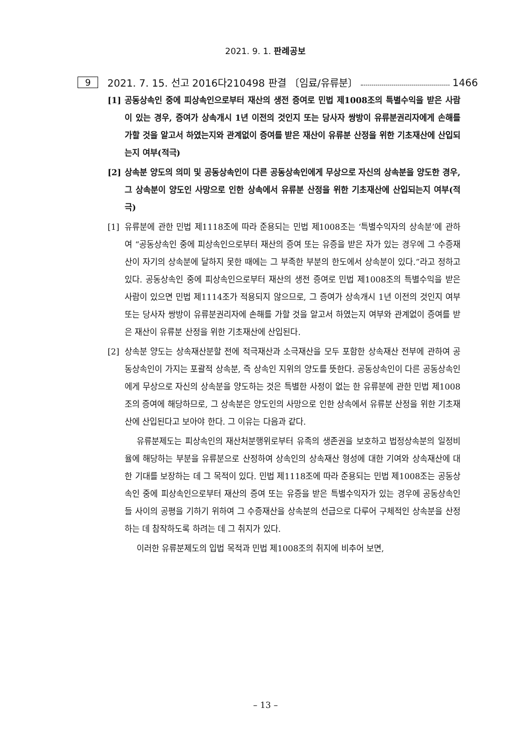2021. 9. 1. 판례공보
9 2021. 7. 15. 선고 2016다210498 판결 〔임료/유류분〕 1466
[1] 공동상속인 중에 피상속인으로부터 재산의 생전 증여로 민법 제1008조의 특별수익을 받은 사람이 있는 경우, 증여가 상속개시 1년 이전의 것인지 또는 당사자 쌍방이 유류분권리자에게 손해를 가할 것을 알고서 하였는지와 관계없이 증여를 받은 재산이 유류분 산정을 위한 기초재산에 산입되는지 여부(적극)
[2] 상속분 양도의 의미 및 공동상속인이 다른 공동상속인에게 무상으로 자신의 상속분을 양도한 경우, 그 상속분이 양도인 사망으로 인한 상속에서 유류분 산정을 위한 기초재산에 산입되는지 여부(적극)
[1] 유류분에 관한 민법 제1118조에 따라 준용되는 민법 제1008조는 ‘특별수익자의 상속분’에 관하여 “공동상속인 중에 피상속인으로부터 재산의 증여 또는 유증을 받은 자가 있는 경우에 그 수증재산이 자기의 상속분에 달하지 못한 때에는 그 부족한 부분의 한도에서 상속분이 있다.”라고 정하고 있다. 공동상속인 중에 피상속인으로부터 재산의 생전 증여로 민법 제1008조의 특별수익을 받은 사람이 있으면 민법 제1114조가 적용되지 않으므로, 그 증여가 상속개시 1년 이전의 것인지 여부 또는 당사자 쌍방이 유류분권리자에 손해를 가할 것을 알고서 하였는지 여부와 관계없이 증여를 받은 재산이 유류분 산정을 위한 기초재산에 산입된다.
[2] 상속분 양도는 상속재산분할 전에 적극재산과 소극재산을 모두 포함한 상속재산 전부에 관하여 공동상속인이 가지는 포괄적 상속분, 즉 상속인 지위의 양도를 뜻한다. 공동상속인이 다른 공동상속인에게 무상으로 자신의 상속분을 양도하는 것은 특별한 사정이 없는 한 유류분에 관한 민법 제1008조의 증여에 해당하므로, 그 상속분은 양도인의 사망으로 인한 상속에서 유류분 산정을 위한 기초재산에 산입된다고 보아야 한다. 그 이유는 다음과 같다.
유류분제도는 피상속인의 재산처분행위로부터 유족의 생존권을 보호하고 법정상속분의 일정비율에 해당하는 부분을 유류분으로 산정하여 상속인의 상속재산 형성에 대한 기여와 상속재산에 대한 기대를 보장하는 데 그 목적이 있다. 민법 제1118조에 따라 준용되는 민법 제1008조는 공동상속인 중에 피상속인으로부터 재산의 증여 또는 유증을 받은 특별수익자가 있는 경우에 공동상속인들 사이의 공평을 기하기 위하여 그 수증재산을 상속분의 선급으로 다루어 구체적인 상속분을 산정하는 데 참작하도록 하려는 데 그 취지가 있다.
이러한 유류분제도의 입법 목적과 민법 제1008조의 취지에 비추어 보면,
– 13 –